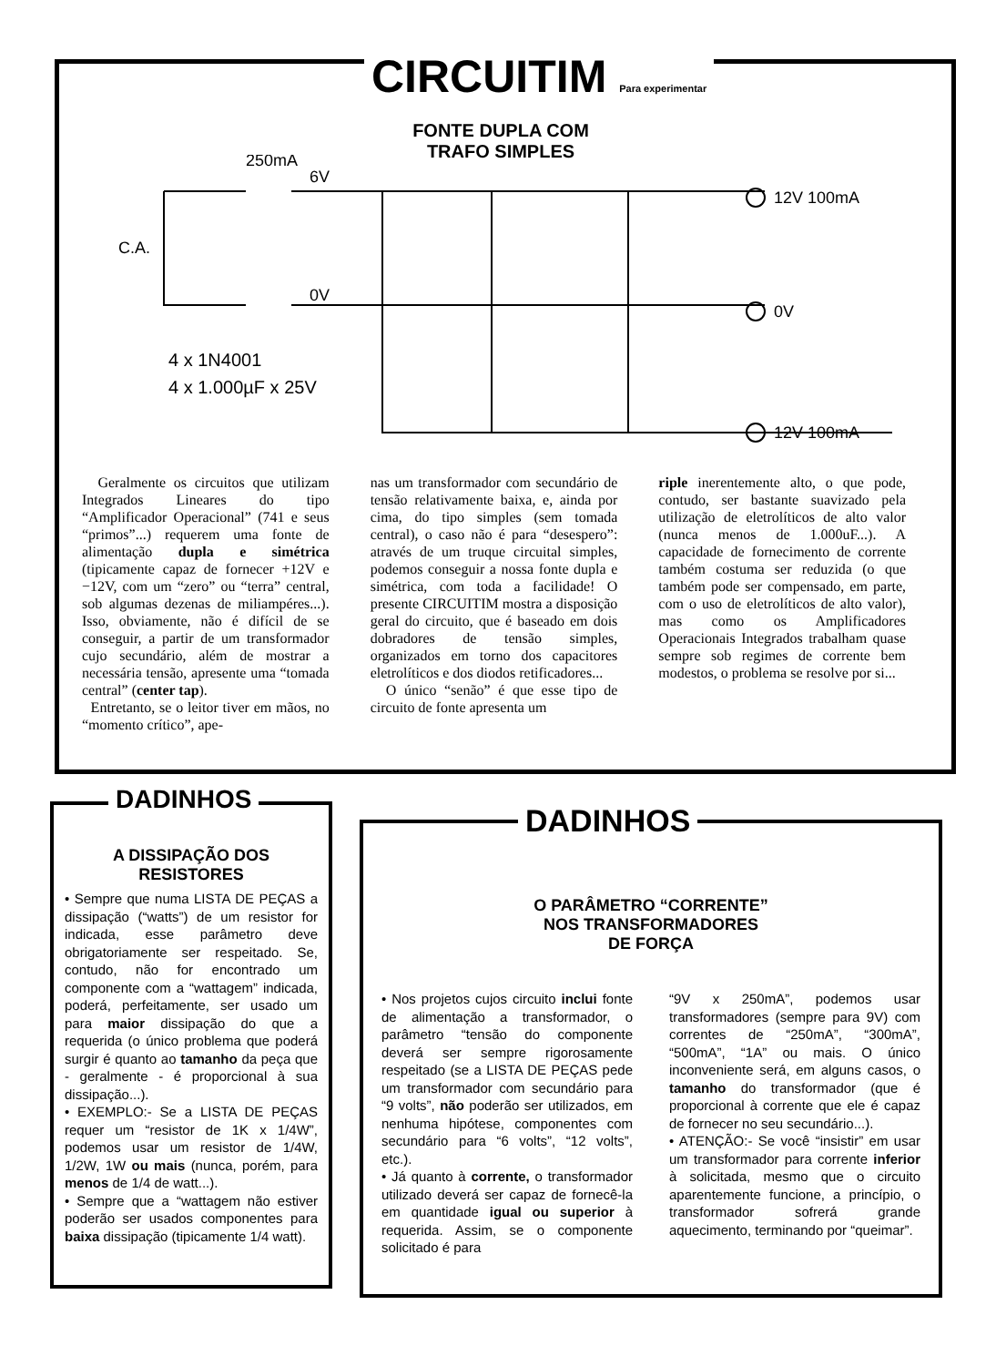CIRCUITIM Para experimentar
FONTE DUPLA COM TRAFO SIMPLES
250mA
6V
0V
C.A.
12V 100mA
0V
12V 100mA
4 x 1N4001
4 x 1.000µF x 25V
Geralmente os circuitos que utilizam Integrados Lineares do tipo “Amplificador Operacional” (741 e seus “primos”...) requerem uma fonte de alimentação dupla e simétrica (tipicamente capaz de fornecer +12V e −12V, com um “zero” ou “terra” central, sob algumas dezenas de miliampéres...). Isso, obviamente, não é difícil de se conseguir, a partir de um transformador cujo secundário, além de mostrar a necessária tensão, apresente uma “tomada central” (center tap).
Entretanto, se o leitor tiver em mãos, no “momento crítico”, ape-
nas um transformador com secundário de tensão relativamente baixa, e, ainda por cima, do tipo simples (sem tomada central), o caso não é para “desespero”: através de um truque circuital simples, podemos conseguir a nossa fonte dupla e simétrica, com toda a facilidade! O presente CIRCUITIM mostra a disposição geral do circuito, que é baseado em dois dobradores de tensão simples, organizados em torno dos capacitores eletrolíticos e dos diodos retificadores...
O único “senão” é que esse tipo de circuito de fonte apresenta um
riple inerentemente alto, o que pode, contudo, ser bastante suavizado pela utilização de eletrolíticos de alto valor (nunca menos de 1.000uF...). A capacidade de fornecimento de corrente também costuma ser reduzida (o que também pode ser compensado, em parte, com o uso de eletrolíticos de alto valor), mas como os Amplificadores Operacionais Integrados trabalham quase sempre sob regimes de corrente bem modestos, o problema se resolve por si...
DADINHOS
A DISSIPAÇÃO DOS RESISTORES
• Sempre que numa LISTA DE PEÇAS a dissipação (“watts”) de um resistor for indicada, esse parâmetro deve obrigatoriamente ser respeitado. Se, contudo, não for encontrado um componente com a “wattagem” indicada, poderá, perfeitamente, ser usado um para maior dissipação do que a requerida (o único problema que poderá surgir é quanto ao tamanho da peça que - geralmente - é proporcional à sua dissipação...).
• EXEMPLO:- Se a LISTA DE PEÇAS requer um “resistor de 1K x 1/4W”, podemos usar um resistor de 1/4W, 1/2W, 1W ou mais (nunca, porém, para menos de 1/4 de watt...).
• Sempre que a “wattagem não estiver poderão ser usados componentes para baixa dissipação (tipicamente 1/4 watt).
DADINHOS
O PARÂMETRO “CORRENTE”
NOS TRANSFORMADORES
DE FORÇA
• Nos projetos cujos circuito inclui fonte de alimentação a transformador, o parâmetro “tensão do componente deverá ser sempre rigorosamente respeitado (se a LISTA DE PEÇAS pede um transformador com secundário para “9 volts”, não poderão ser utilizados, em nenhuma hipótese, componentes com secundário para “6 volts”, “12 volts”, etc.).
• Já quanto à corrente, o transformador utilizado deverá ser capaz de fornecê-la em quantidade igual ou superior à requerida. Assim, se o componente solicitado é para
“9V x 250mA”, podemos usar transformadores (sempre para 9V) com correntes de “250mA”, “300mA”, “500mA”, “1A” ou mais. O único inconveniente será, em alguns casos, o tamanho do transformador (que é proporcional à corrente que ele é capaz de fornecer no seu secundário...).
• ATENÇÃO:- Se você “insistir” em usar um transformador para corrente inferior à solicitada, mesmo que o circuito aparentemente funcione, a princípio, o transformador sofrerá grande aquecimento, terminando por “queimar”.